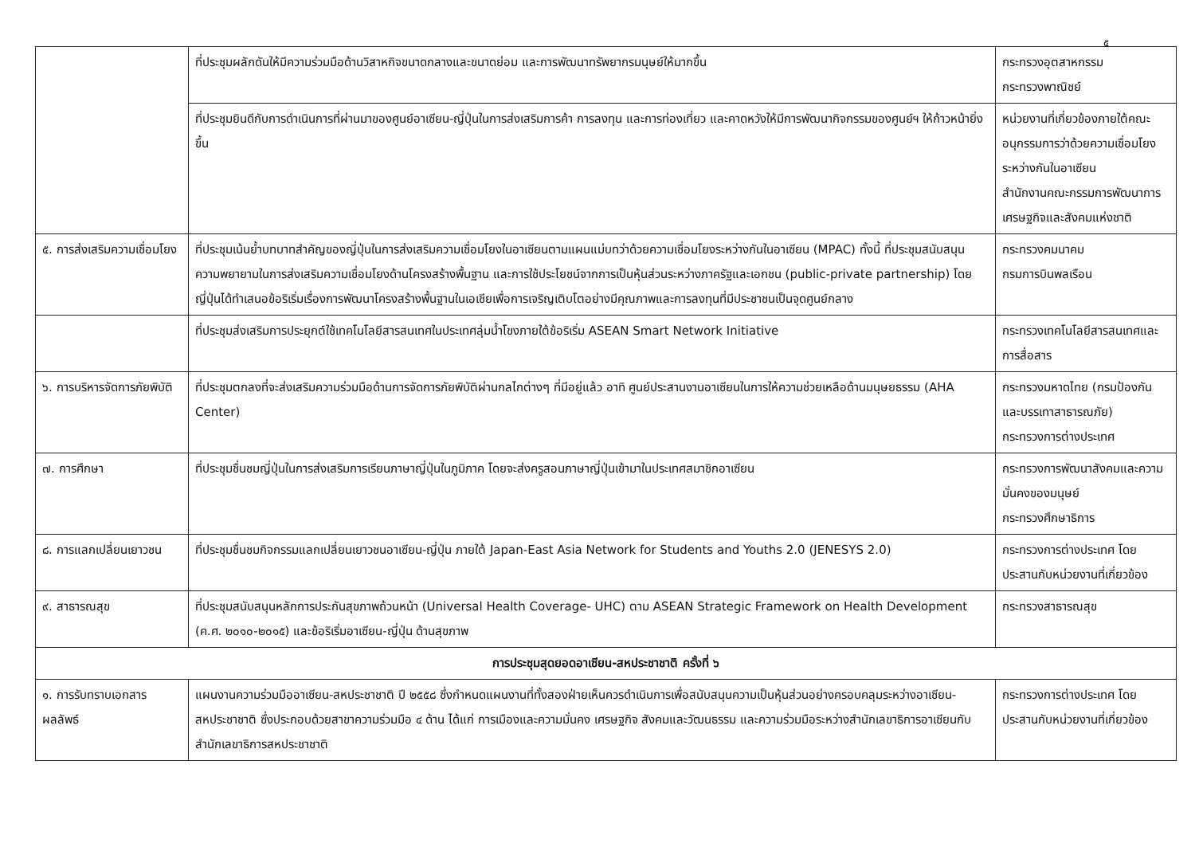๕
| | ที่ประชุมผลักดันให้มีความร่วมมือด้านวิสาหกิจขนาดกลางและขนาดย่อม และการพัฒนาทรัพยากรมนุษย์ให้มากขึ้น | กระทรวงอุตสาหกรรม กระทรวงพาณิชย์ |
| | ที่ประชุมยินดีกับการดำเนินการที่ผ่านมาของศูนย์อาเซียน-ญี่ปุ่นในการส่งเสริมการค้า การลงทุน และการท่องเที่ยว และคาดหวังให้มีการพัฒนากิจกรรมของศูนย์ฯ ให้ก้าวหน้ายิ่งขึ้น | หน่วยงานที่เกี่ยวข้องภายใต้คณะอนุกรรมการว่าด้วยความเชื่อมโยงระหว่างกันในอาเซียน สำนักงานคณะกรรมการพัฒนาการเศรษฐกิจและสังคมแห่งชาติ |
| ๕. การส่งเสริมความเชื่อมโยง | ที่ประชุมเน้นย้ำบทบาทสำคัญของญี่ปุ่นในการส่งเสริมความเชื่อมโยงในอาเซียนตามแผนแม่บทว่าด้วยความเชื่อมโยงระหว่างกันในอาเซียน (MPAC) ทั้งนี้ ที่ประชุมสนับสนุนความพยายามในการส่งเสริมความเชื่อมโยงด้านโครงสร้างพื้นฐาน และการใช้ประโยชน์จากการเป็นหุ้นส่วนระหว่างภาครัฐและเอกชน (public-private partnership) โดยญี่ปุ่นได้ทำเสนอข้อริเริ่มเรื่องการพัฒนาโครงสร้างพื้นฐานในเอเชียเพื่อการเจริญเติบโตอย่างมีคุณภาพและการลงทุนที่มีประชาชนเป็นจุดศูนย์กลาง | กระทรวงคมนาคม กรมการบินพลเรือน |
| | ที่ประชุมส่งเสริมการประยุกต์ใช้เทคโนโลยีสารสนเทศในประเทศลุ่มน้ำโขงภายใต้ข้อริเริ่ม ASEAN Smart Network Initiative | กระทรวงเทคโนโลยีสารสนเทศและการสื่อสาร |
| ๖. การบริหารจัดการภัยพิบัติ | ที่ประชุมตกลงที่จะส่งเสริมความร่วมมือด้านการจัดการภัยพิบัติผ่านกลไกต่างๆ ที่มีอยู่แล้ว อาทิ ศูนย์ประสานงานอาเซียนในการให้ความช่วยเหลือด้านมนุษยธรรม (AHA Center) | กระทรวงมหาดไทย (กรมป้องกันและบรรเทาสาธารณภัย) กระทรวงการต่างประเทศ |
| ๗. การศึกษา | ที่ประชุมชื่นชมญี่ปุ่นในการส่งเสริมการเรียนภาษาญี่ปุ่นในภูมิภาค โดยจะส่งครูสอนภาษาญี่ปุ่นเข้ามาในประเทศสมาชิกอาเซียน | กระทรวงการพัฒนาสังคมและความมั่นคงของมนุษย์ กระทรวงศึกษาธิการ |
| ๘. การแลกเปลี่ยนเยาวชน | ที่ประชุมชื่นชมกิจกรรมแลกเปลี่ยนเยาวชนอาเซียน-ญี่ปุ่น ภายใต้ Japan-East Asia Network for Students and Youths 2.0 (JENESYS 2.0) | กระทรวงการต่างประเทศ โดยประสานกับหน่วยงานที่เกี่ยวข้อง |
| ๙. สาธารณสุข | ที่ประชุมสนับสนุนหลักการประกันสุขภาพถ้วนหน้า (Universal Health Coverage- UHC) ตาม ASEAN Strategic Framework on Health Development (ค.ศ. ๒๐๑๐-๒๐๑๕) และข้อริเริ่มอาเซียน-ญี่ปุ่น ด้านสุขภาพ | กระทรวงสาธารณสุข |
| การประชุมสุดยอดอาเซียน-สหประชาชาติ ครั้งที่ ๖ | | |
| ๑. การรับทราบเอกสารผลลัพธ์ | แผนงานความร่วมมืออาเซียน-สหประชาชาติ ปี ๒๕๕๘ ซึ่งกำหนดแผนงานที่ทั้งสองฝ่ายเห็นควรดำเนินการเพื่อสนับสนุนความเป็นหุ้นส่วนอย่างครอบคลุมระหว่างอาเซียน-สหประชาชาติ ซึ่งประกอบด้วยสาขาความร่วมมือ ๔ ด้าน ได้แก่ การเมืองและความมั่นคง เศรษฐกิจ สังคมและวัฒนธรรม และความร่วมมือระหว่างสำนักเลขาธิการอาเซียนกับสำนักเลขาธิการสหประชาชาติ | กระทรวงการต่างประเทศ โดยประสานกับหน่วยงานที่เกี่ยวข้อง |